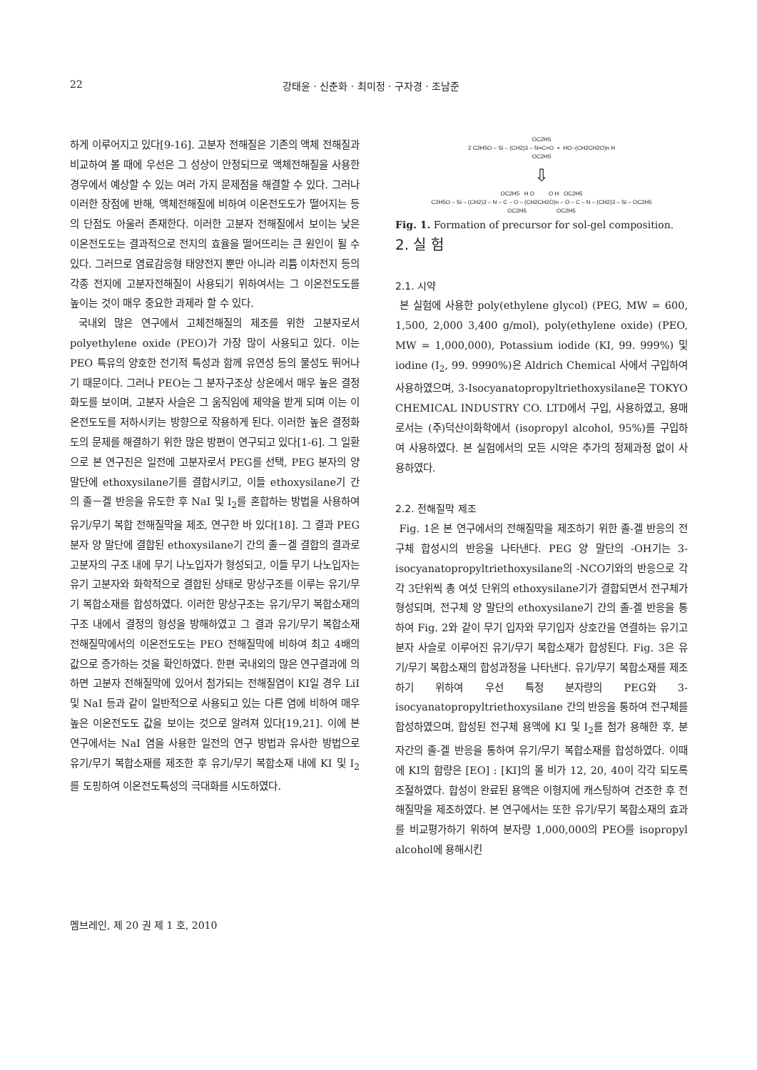22 강태윤 · 신춘화 · 최미정 · 구자경 · 조남준
하게 이루어지고 있다[9-16]. 고분자 전해질은 기존의 액체 전해질과 비교하여 볼 때에 우선은 그 성상이 안정되므로 액체전해질을 사용한 경우에서 예상할 수 있는 여러 가지 문제점을 해결할 수 있다. 그러나 이러한 장점에 반해, 액체전해질에 비하여 이온전도도가 떨어지는 등의 단점도 아울러 존재한다. 이러한 고분자 전해질에서 보이는 낮은 이온전도도는 결과적으로 전지의 효율을 떨어뜨리는 큰 원인이 될 수 있다. 그러므로 염료감응형 태양전지 뿐만 아니라 리튬 이차전지 등의 각종 전지에 고분자전해질이 사용되기 위하여서는 그 이온전도도를 높이는 것이 매우 중요한 과제라 할 수 있다.
국내외 많은 연구에서 고체전해질의 제조를 위한 고분자로서 polyethylene oxide (PEO)가 가장 많이 사용되고 있다. 이는 PEO 특유의 양호한 전기적 특성과 함께 유연성 등의 물성도 뛰어나기 때문이다. 그러나 PEO는 그 분자구조상 상온에서 매우 높은 결정화도를 보이며, 고분자 사슬은 그 움직임에 제약을 받게 되며 이는 이온전도도를 저하시키는 방향으로 작용하게 된다. 이러한 높은 결정화도의 문제를 해결하기 위한 많은 방편이 연구되고 있다[1-6]. 그 일환으로 본 연구진은 일전에 고분자로서 PEG를 선택, PEG 분자의 양 말단에 ethoxysilane기를 결합시키고, 이들 ethoxysilane기 간의 졸－겔 반응을 유도한 후 NaI 및 I<sub>2</sub>를 혼합하는 방법을 사용하여 유기/무기 복합 전해질막을 제조, 연구한 바 있다[18]. 그 결과 PEG 분자 양 말단에 결합된 ethoxysilane기 간의 졸－겔 결합의 결과로 고분자의 구조 내에 무기 나노입자가 형성되고, 이들 무기 나노입자는 유기 고분자와 화학적으로 결합된 상태로 망상구조를 이루는 유기/무기 복합소재를 합성하였다. 이러한 망상구조는 유기/무기 복합소재의 구조 내에서 결정의 형성을 방해하였고 그 결과 유기/무기 복합소재 전해질막에서의 이온전도도는 PEO 전해질막에 비하여 최고 4배의 값으로 증가하는 것을 확인하였다. 한편 국내외의 많은 연구결과에 의하면 고분자 전해질막에 있어서 첨가되는 전해질염이 KI일 경우 LiI 및 NaI 등과 같이 일반적으로 사용되고 있는 다른 염에 비하여 매우 높은 이온전도도 값을 보이는 것으로 알려져 있다[19,21]. 이에 본 연구에서는 NaI 염을 사용한 일전의 연구 방법과 유사한 방법으로 유기/무기 복합소재를 제조한 후 유기/무기 복합소재 내에 KI 및 I<sub>2</sub>를 도핑하여 이온전도특성의 극대화를 시도하였다.
OC2H5
2 C2H5O – Si – (CH2)3 – N=C=O + HO–(CH2CH2O)n H
OC2H5
⇩
OC2H5 H O O H OC2H5
C2H5O – Si – (CH2)3 – N – C – O – (CH2CH2O)n – O – C – N – (CH2)3 – Si – OC2H5
OC2H5 OC2H5
Fig. 1. Formation of precursor for sol-gel composition.
2. 실 험
2.1. 시약
본 실험에 사용한 poly(ethylene glycol) (PEG, MW = 600, 1,500, 2,000 3,400 g/mol), poly(ethylene oxide) (PEO, MW = 1,000,000), Potassium iodide (KI, 99. 999%) 및 iodine (I<sub>2</sub>, 99. 9990%)은 Aldrich Chemical 사에서 구입하여 사용하였으며, 3-Isocyanatopropyltriethoxysilane은 TOKYO CHEMICAL INDUSTRY CO. LTD에서 구입, 사용하였고, 용매로서는 (주)덕산이화학에서 (isopropyl alcohol, 95%)를 구입하여 사용하였다. 본 실험에서의 모든 시약은 추가의 정제과정 없이 사용하였다.
2.2. 전해질막 제조
Fig. 1은 본 연구에서의 전해질막을 제조하기 위한 졸-겔 반응의 전구체 합성시의 반응을 나타낸다. PEG 양 말단의 -OH기는 3-isocyanatopropyltriethoxysilane의 -NCO기와의 반응으로 각각 3단위씩 총 여섯 단위의 ethoxysilane기가 결합되면서 전구체가 형성되며, 전구체 양 말단의 ethoxysilane기 간의 졸-겔 반응을 통하여 Fig. 2와 같이 무기 입자와 무기입자 상호간을 연결하는 유기고분자 사슬로 이루어진 유기/무기 복합소재가 합성된다. Fig. 3은 유기/무기 복합소재의 합성과정을 나타낸다. 유기/무기 복합소재를 제조하기 위하여 우선 특정 분자량의 PEG와 3-isocyanatopropyltriethoxysilane 간의 반응을 통하여 전구체를 합성하였으며, 합성된 전구체 용액에 KI 및 I<sub>2</sub>를 첨가 용해한 후, 분자간의 졸-겔 반응을 통하여 유기/무기 복합소재를 합성하였다. 이때에 KI의 함량은 [EO] : [KI]의 몰 비가 12, 20, 40이 각각 되도록 조절하였다. 합성이 완료된 용액은 이형지에 캐스팅하여 건조한 후 전해질막을 제조하였다. 본 연구에서는 또한 유기/무기 복합소재의 효과를 비교평가하기 위하여 분자량 1,000,000의 PEO를 isopropyl alcohol에 용해시킨
멤브레인, 제 20 권 제 1 호, 2010